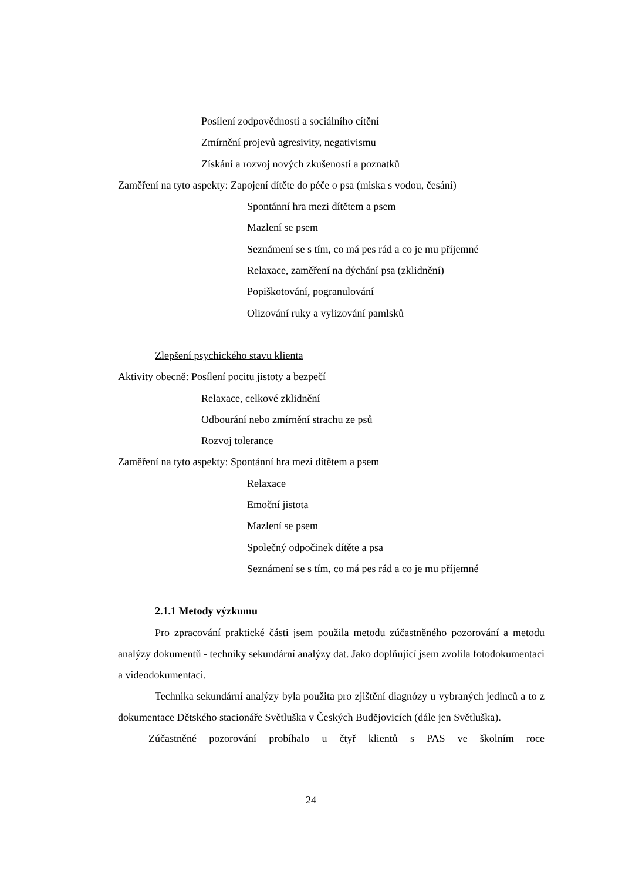Posílení zodpovědnosti a sociálního cítění
Zmírnění projevů agresivity, negativismu
Získání a rozvoj nových zkušeností a poznatků
Zaměření na tyto aspekty: Zapojení dítěte do péče o psa (miska s vodou, česání)
Spontánní hra mezi dítětem a psem
Mazlení se psem
Seznámení se s tím, co má pes rád a co je mu příjemné
Relaxace, zaměření na dýchání psa (zklidnění)
Popiškotování, pogranulování
Olizování ruky a vylizování pamlsků
Zlepšení psychického stavu klienta
Aktivity obecně: Posílení pocitu jistoty a bezpečí
Relaxace, celkové zklidnění
Odbourání nebo zmírnění strachu ze psů
Rozvoj tolerance
Zaměření na tyto aspekty: Spontánní hra mezi dítětem a psem
Relaxace
Emoční jistota
Mazlení se psem
Společný odpočinek dítěte a psa
Seznámení se s tím, co má pes rád a co je mu příjemné
2.1.1 Metody výzkumu
Pro zpracování praktické části jsem použila metodu zúčastněného pozorování a metodu analýzy dokumentů - techniky sekundární analýzy dat. Jako doplňující jsem zvolila fotodokumentaci a videodokumentaci.
Technika sekundární analýzy byla použita pro zjištění diagnózy u vybraných jedinců a to z dokumentace Dětského stacionáře Světluška v Českých Budějovicích (dále jen Světluška).
Zúčastněné pozorování probíhalo u čtyř klientů s PAS ve školním roce
24